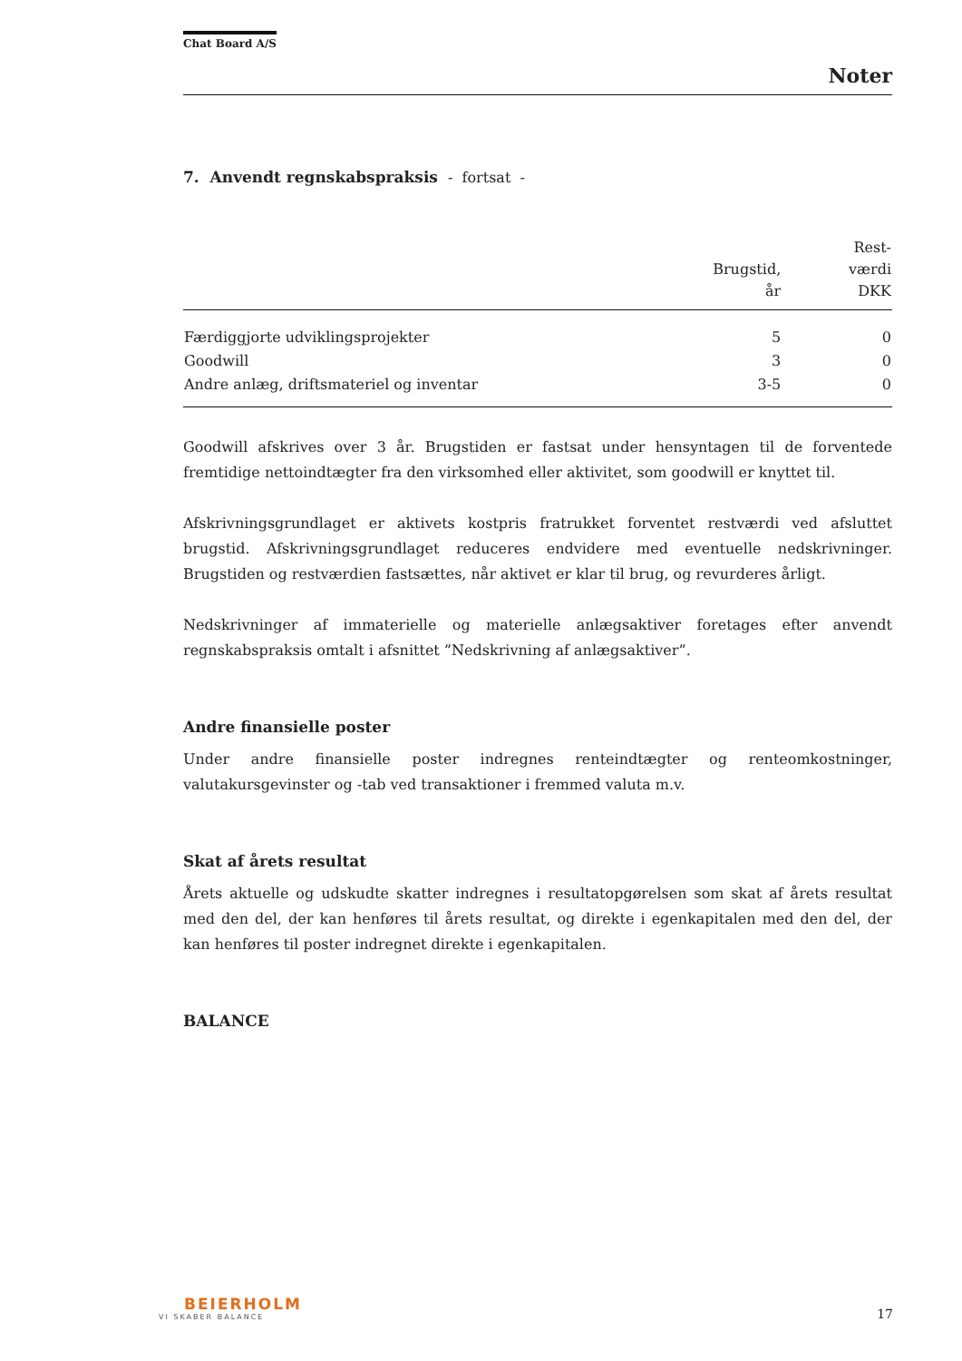Chat Board A/S
Noter
7. Anvendt regnskabspraksis - fortsat -
| | Brugstid, år | Rest- værdi DKK |
| --- | --- | --- |
| Færdiggjorte udviklingsprojekter | 5 | 0 |
| Goodwill | 3 | 0 |
| Andre anlæg, driftsmateriel og inventar | 3-5 | 0 |
Goodwill afskrives over 3 år. Brugstiden er fastsat under hensyntagen til de forventede fremtidige nettoindtægter fra den virksomhed eller aktivitet, som goodwill er knyttet til.
Afskrivningsgrundlaget er aktivets kostpris fratrukket forventet restværdi ved afsluttet brugstid. Afskrivningsgrundlaget reduceres endvidere med eventuelle nedskrivninger. Brugstiden og restværdien fastsættes, når aktivet er klar til brug, og revurderes årligt.
Nedskrivninger af immaterielle og materielle anlægsaktiver foretages efter anvendt regnskabspraksis omtalt i afsnittet ”Nedskrivning af anlægsaktiver”.
Andre finansielle poster
Under andre finansielle poster indregnes renteindtægter og renteomkostninger, valutakursgevinster og -tab ved transaktioner i fremmed valuta m.v.
Skat af årets resultat
Årets aktuelle og udskudte skatter indregnes i resultatopgørelsen som skat af årets resultat med den del, der kan henføres til årets resultat, og direkte i egenkapitalen med den del, der kan henføres til poster indregnet direkte i egenkapitalen.
BALANCE
BEIERHOLM
VI SKABER BALANCE
17